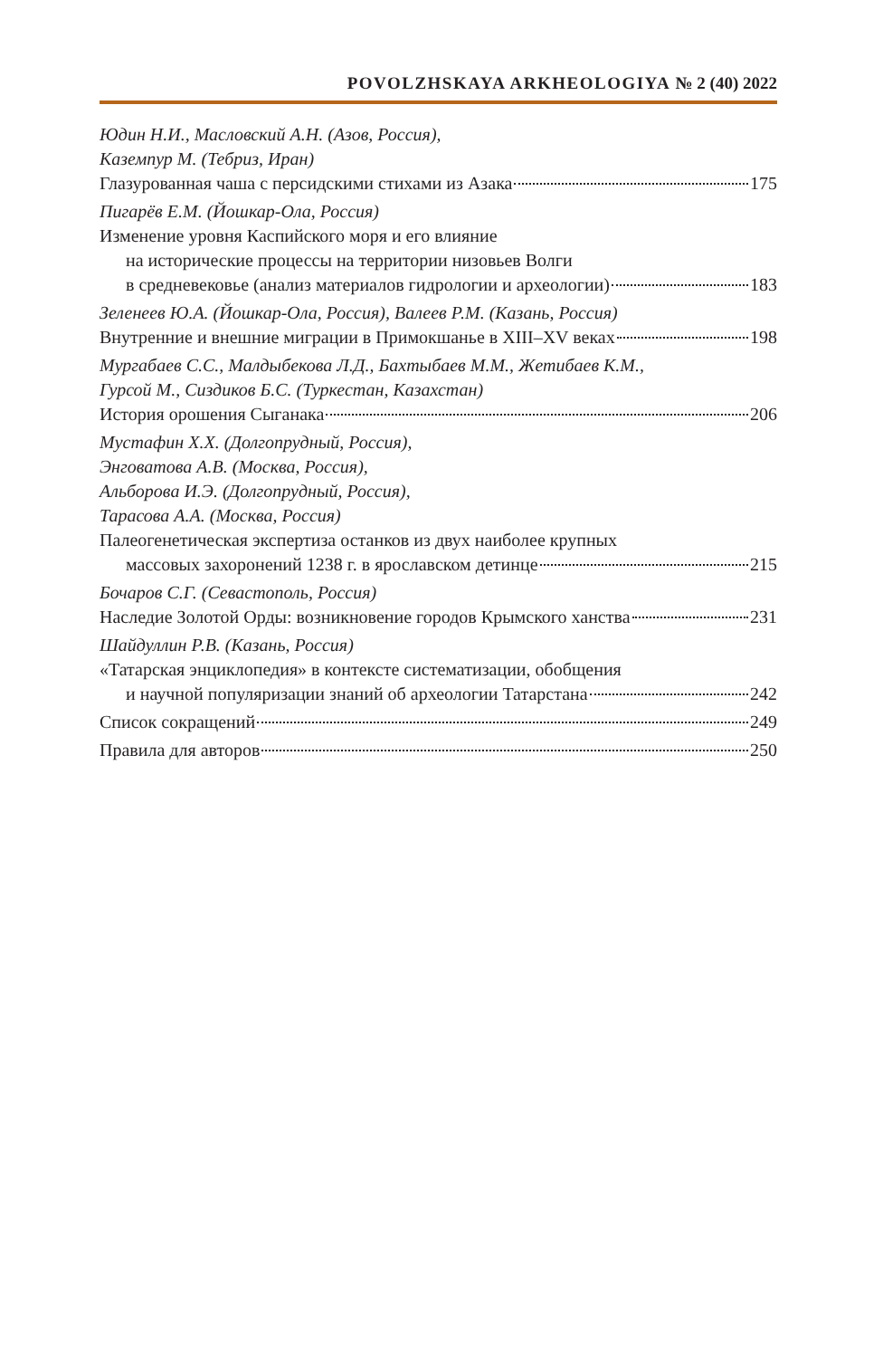POVOLZHSKAYA ARKHEOLOGIYA № 2 (40) 2022
Юдин Н.И., Масловский А.Н. (Азов, Россия),
Каземпур М. (Тебриз, Иран)
Глазурованная чаша с персидскими стихами из Азака 175
Пигарёв Е.М. (Йошкар-Ола, Россия)
Изменение уровня Каспийского моря и его влияние
на исторические процессы на территории низовьев Волги
в средневековье (анализ материалов гидрологии и археологии) 183
Зеленеев Ю.А. (Йошкар-Ола, Россия), Валеев Р.М. (Казань, Россия)
Внутренние и внешние миграции в Примокшанье в XIII–XV веках 198
Мургабаев С.С., Малдыбекова Л.Д., Бахтыбаев М.М., Жетибаев К.М.,
Гурсой М., Сиздиков Б.С. (Туркестан, Казахстан)
История орошения Сыганака 206
Мустафин Х.Х. (Долгопрудный, Россия),
Энговатова А.В. (Москва, Россия),
Альборова И.Э. (Долгопрудный, Россия),
Тарасова А.А. (Москва, Россия)
Палеогенетическая экспертиза останков из двух наиболее крупных
массовых захоронений 1238 г. в ярославском детинце 215
Бочаров С.Г. (Севастополь, Россия)
Наследие Золотой Орды: возникновение городов Крымского ханства 231
Шайдуллин Р.В. (Казань, Россия)
«Татарская энциклопедия» в контексте систематизации, обобщения
и научной популяризации знаний об археологии Татарстана 242
Список сокращений 249
Правила для авторов 250